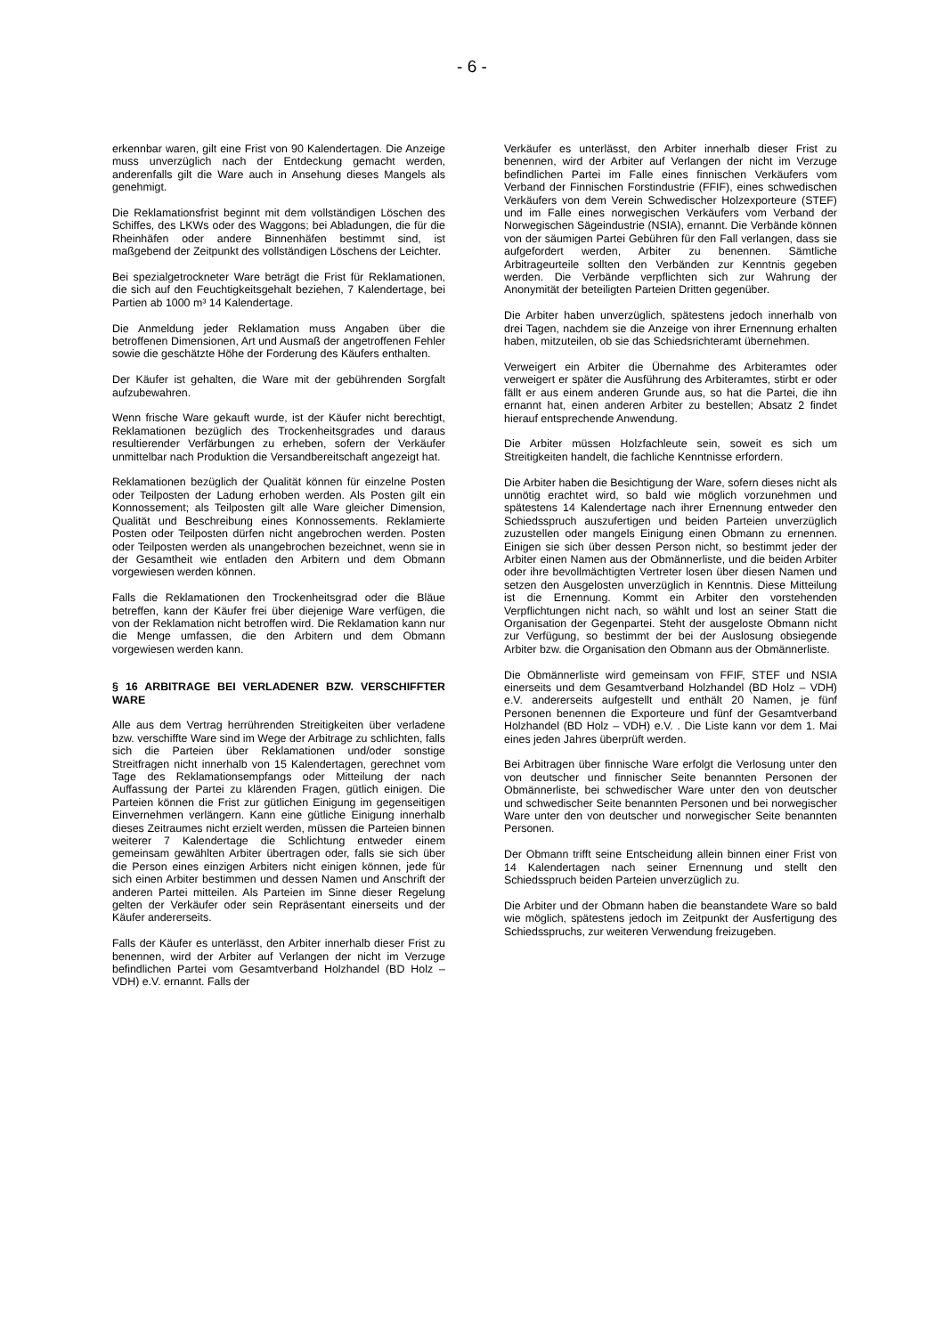- 6 -
erkennbar waren, gilt eine Frist von 90 Kalendertagen. Die Anzeige muss unverzüglich nach der Entdeckung gemacht werden, anderenfalls gilt die Ware auch in Ansehung dieses Mangels als genehmigt.
Die Reklamationsfrist beginnt mit dem vollständigen Löschen des Schiffes, des LKWs oder des Waggons; bei Abladungen, die für die Rheinhäfen oder andere Binnenhäfen bestimmt sind, ist maßgebend der Zeitpunkt des vollständigen Löschens der Leichter.
Bei spezialgetrockneter Ware beträgt die Frist für Reklamationen, die sich auf den Feuchtigkeitsgehalt beziehen, 7 Kalendertage, bei Partien ab 1000 m³ 14 Kalendertage.
Die Anmeldung jeder Reklamation muss Angaben über die betroffenen Dimensionen, Art und Ausmaß der angetroffenen Fehler sowie die geschätzte Höhe der Forderung des Käufers enthalten.
Der Käufer ist gehalten, die Ware mit der gebührenden Sorgfalt aufzubewahren.
Wenn frische Ware gekauft wurde, ist der Käufer nicht berechtigt, Reklamationen bezüglich des Trockenheitsgrades und daraus resultierender Verfärbungen zu erheben, sofern der Verkäufer unmittelbar nach Produktion die Versandbereitschaft angezeigt hat.
Reklamationen bezüglich der Qualität können für einzelne Posten oder Teilposten der Ladung erhoben werden. Als Posten gilt ein Konnossement; als Teilposten gilt alle Ware gleicher Dimension, Qualität und Beschreibung eines Konnossements. Reklamierte Posten oder Teilposten dürfen nicht angebrochen werden. Posten oder Teilposten werden als unangebrochen bezeichnet, wenn sie in der Gesamtheit wie entladen den Arbitern und dem Obmann vorgewiesen werden können.
Falls die Reklamationen den Trockenheitsgrad oder die Bläue betreffen, kann der Käufer frei über diejenige Ware verfügen, die von der Reklamation nicht betroffen wird. Die Reklamation kann nur die Menge umfassen, die den Arbitern und dem Obmann vorgewiesen werden kann.
§ 16 ARBITRAGE BEI VERLADENER BZW. VERSCHIFFTER WARE
Alle aus dem Vertrag herrührenden Streitigkeiten über verladene bzw. verschiffte Ware sind im Wege der Arbitrage zu schlichten, falls sich die Parteien über Reklamationen und/oder sonstige Streitfragen nicht innerhalb von 15 Kalendertagen, gerechnet vom Tage des Reklamationsempfangs oder Mitteilung der nach Auffassung der Partei zu klärenden Fragen, gütlich einigen. Die Parteien können die Frist zur gütlichen Einigung im gegenseitigen Einvernehmen verlängern. Kann eine gütliche Einigung innerhalb dieses Zeitraumes nicht erzielt werden, müssen die Parteien binnen weiterer 7 Kalendertage die Schlichtung entweder einem gemeinsam gewählten Arbiter übertragen oder, falls sie sich über die Person eines einzigen Arbiters nicht einigen können, jede für sich einen Arbiter bestimmen und dessen Namen und Anschrift der anderen Partei mitteilen. Als Parteien im Sinne dieser Regelung gelten der Verkäufer oder sein Repräsentant einerseits und der Käufer andererseits.
Falls der Käufer es unterlässt, den Arbiter innerhalb dieser Frist zu benennen, wird der Arbiter auf Verlangen der nicht im Verzuge befindlichen Partei vom Gesamtverband Holzhandel (BD Holz – VDH) e.V. ernannt. Falls der
Verkäufer es unterlässt, den Arbiter innerhalb dieser Frist zu benennen, wird der Arbiter auf Verlangen der nicht im Verzuge befindlichen Partei im Falle eines finnischen Verkäufers vom Verband der Finnischen Forstindustrie (FFIF), eines schwedischen Verkäufers von dem Verein Schwedischer Holzexporteure (STEF) und im Falle eines norwegischen Verkäufers vom Verband der Norwegischen Sägeindustrie (NSIA), ernannt. Die Verbände können von der säumigen Partei Gebühren für den Fall verlangen, dass sie aufgefordert werden, Arbiter zu benennen. Sämtliche Arbitrageurteile sollten den Verbänden zur Kenntnis gegeben werden. Die Verbände verpflichten sich zur Wahrung der Anonymität der beteiligten Parteien Dritten gegenüber.
Die Arbiter haben unverzüglich, spätestens jedoch innerhalb von drei Tagen, nachdem sie die Anzeige von ihrer Ernennung erhalten haben, mitzuteilen, ob sie das Schiedsrichteramt übernehmen.
Verweigert ein Arbiter die Übernahme des Arbiteramtes oder verweigert er später die Ausführung des Arbiteramtes, stirbt er oder fällt er aus einem anderen Grunde aus, so hat die Partei, die ihn ernannt hat, einen anderen Arbiter zu bestellen; Absatz 2 findet hierauf entsprechende Anwendung.
Die Arbiter müssen Holzfachleute sein, soweit es sich um Streitigkeiten handelt, die fachliche Kenntnisse erfordern.
Die Arbiter haben die Besichtigung der Ware, sofern dieses nicht als unnötig erachtet wird, so bald wie möglich vorzunehmen und spätestens 14 Kalendertage nach ihrer Ernennung entweder den Schiedsspruch auszufertigen und beiden Parteien unverzüglich zuzustellen oder mangels Einigung einen Obmann zu ernennen. Einigen sie sich über dessen Person nicht, so bestimmt jeder der Arbiter einen Namen aus der Obmännerliste, und die beiden Arbiter oder ihre bevollmächtigten Vertreter losen über diesen Namen und setzen den Ausgelosten unverzüglich in Kenntnis. Diese Mitteilung ist die Ernennung. Kommt ein Arbiter den vorstehenden Verpflichtungen nicht nach, so wählt und lost an seiner Statt die Organisation der Gegenpartei. Steht der ausgeloste Obmann nicht zur Verfügung, so bestimmt der bei der Auslosung obsiegende Arbiter bzw. die Organisation den Obmann aus der Obmännerliste.
Die Obmännerliste wird gemeinsam von FFIF, STEF und NSIA einerseits und dem Gesamtverband Holzhandel (BD Holz – VDH) e.V. andererseits aufgestellt und enthält 20 Namen, je fünf Personen benennen die Exporteure und fünf der Gesamtverband Holzhandel (BD Holz – VDH) e.V. . Die Liste kann vor dem 1. Mai eines jeden Jahres überprüft werden.
Bei Arbitragen über finnische Ware erfolgt die Verlosung unter den von deutscher und finnischer Seite benannten Personen der Obmännerliste, bei schwedischer Ware unter den von deutscher und schwedischer Seite benannten Personen und bei norwegischer Ware unter den von deutscher und norwegischer Seite benannten Personen.
Der Obmann trifft seine Entscheidung allein binnen einer Frist von 14 Kalendertagen nach seiner Ernennung und stellt den Schiedsspruch beiden Parteien unverzüglich zu.
Die Arbiter und der Obmann haben die beanstandete Ware so bald wie möglich, spätestens jedoch im Zeitpunkt der Ausfertigung des Schiedsspruchs, zur weiteren Verwendung freizugeben.